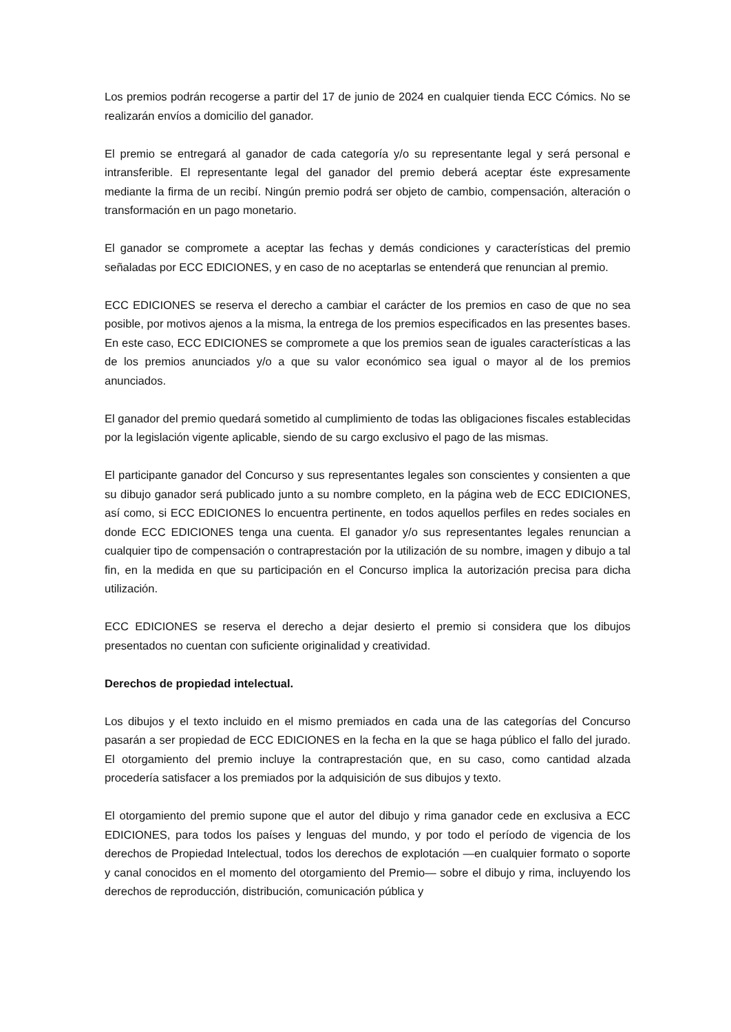Los premios podrán recogerse a partir del 17 de junio de 2024 en cualquier tienda ECC Cómics. No se realizarán envíos a domicilio del ganador.
El premio se entregará al ganador de cada categoría y/o su representante legal y será personal e intransferible. El representante legal del ganador del premio deberá aceptar éste expresamente mediante la firma de un recibí. Ningún premio podrá ser objeto de cambio, compensación, alteración o transformación en un pago monetario.
El ganador se compromete a aceptar las fechas y demás condiciones y características del premio señaladas por ECC EDICIONES, y en caso de no aceptarlas se entenderá que renuncian al premio.
ECC EDICIONES se reserva el derecho a cambiar el carácter de los premios en caso de que no sea posible, por motivos ajenos a la misma, la entrega de los premios especificados en las presentes bases. En este caso, ECC EDICIONES se compromete a que los premios sean de iguales características a las de los premios anunciados y/o a que su valor económico sea igual o mayor al de los premios anunciados.
El ganador del premio quedará sometido al cumplimiento de todas las obligaciones fiscales establecidas por la legislación vigente aplicable, siendo de su cargo exclusivo el pago de las mismas.
El participante ganador del Concurso y sus representantes legales son conscientes y consienten a que su dibujo ganador será publicado junto a su nombre completo, en la página web de ECC EDICIONES, así como, si ECC EDICIONES lo encuentra pertinente, en todos aquellos perfiles en redes sociales en donde ECC EDICIONES tenga una cuenta. El ganador y/o sus representantes legales renuncian a cualquier tipo de compensación o contraprestación por la utilización de su nombre, imagen y dibujo a tal fin, en la medida en que su participación en el Concurso implica la autorización precisa para dicha utilización.
ECC EDICIONES se reserva el derecho a dejar desierto el premio si considera que los dibujos presentados no cuentan con suficiente originalidad y creatividad.
Derechos de propiedad intelectual.
Los dibujos y el texto incluido en el mismo premiados en cada una de las categorías del Concurso pasarán a ser propiedad de ECC EDICIONES en la fecha en la que se haga público el fallo del jurado. El otorgamiento del premio incluye la contraprestación que, en su caso, como cantidad alzada procedería satisfacer a los premiados por la adquisición de sus dibujos y texto.
El otorgamiento del premio supone que el autor del dibujo y rima ganador cede en exclusiva a ECC EDICIONES, para todos los países y lenguas del mundo, y por todo el período de vigencia de los derechos de Propiedad Intelectual, todos los derechos de explotación —en cualquier formato o soporte y canal conocidos en el momento del otorgamiento del Premio— sobre el dibujo y rima, incluyendo los derechos de reproducción, distribución, comunicación pública y